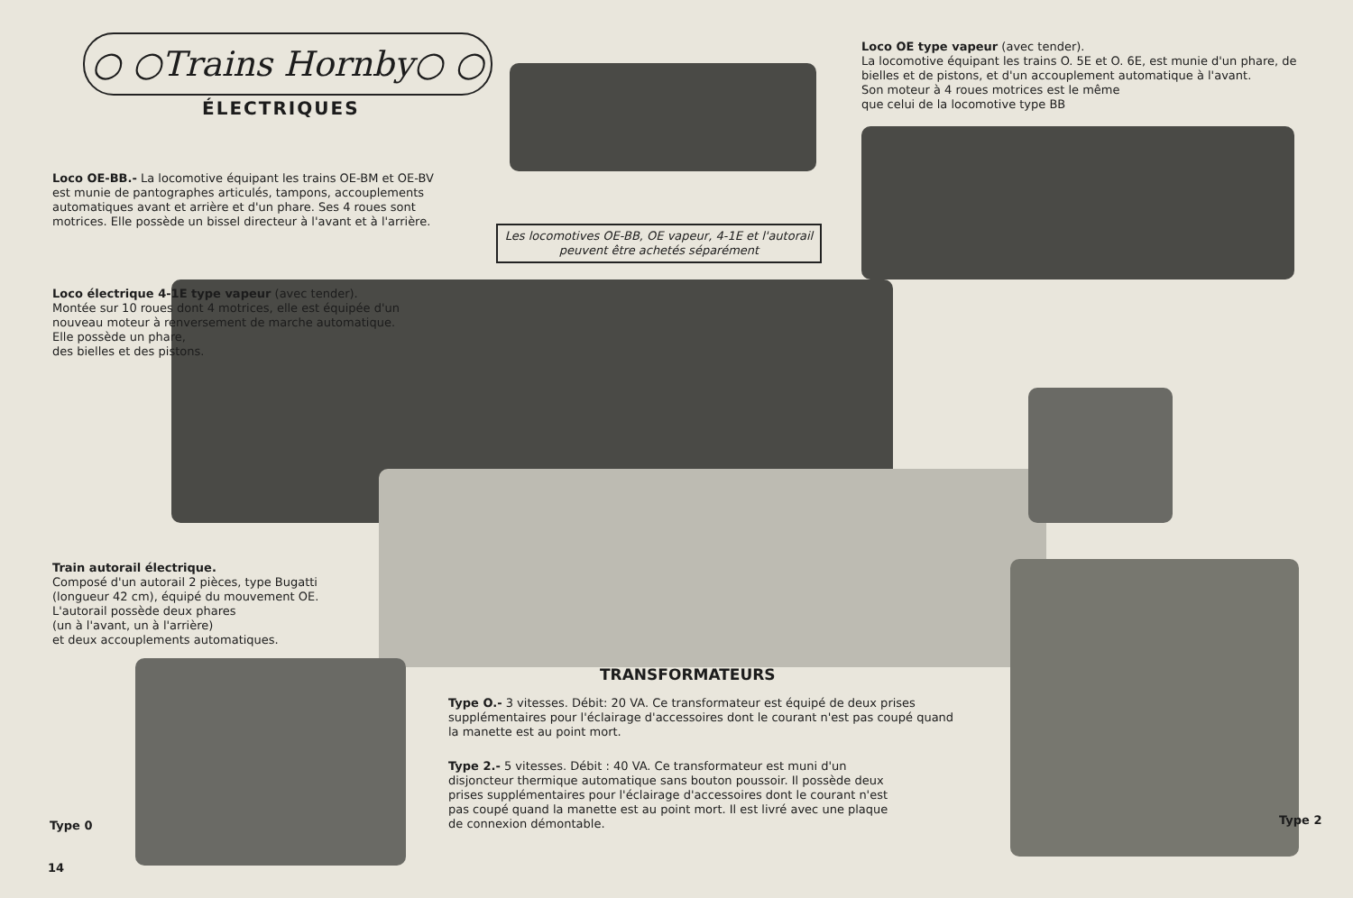○ ○Trains Hornby○ ○
ÉLECTRIQUES
Loco OE type vapeur (avec tender).
La locomotive équipant les trains O. 5E et O. 6E, est munie d'un phare, de bielles et de pistons, et d'un accouplement automatique à l'avant.
Son moteur à 4 roues motrices est le même
que celui de la locomotive type BB
Loco OE-BB.- La locomotive équipant les trains OE-BM et OE-BV est munie de pantographes articulés, tampons, accouplements automatiques avant et arrière et d'un phare. Ses 4 roues sont motrices. Elle possède un bissel directeur à l'avant et à l'arrière.
Les locomotives OE-BB, OE vapeur, 4-1E et l'autorail peuvent être achetés séparément
Loco électrique 4-1E type vapeur (avec tender).
Montée sur 10 roues dont 4 motrices, elle est équipée d'un nouveau moteur à renversement de marche automatique. Elle possède un phare,
des bielles et des pistons.
Train autorail électrique.
Composé d'un autorail 2 pièces, type Bugatti (longueur 42 cm), équipé du mouvement OE. L'autorail possède deux phares
(un à l'avant, un à l'arrière)
et deux accouplements automatiques.
TRANSFORMATEURS
Type O.- 3 vitesses. Débit: 20 VA. Ce transformateur est équipé de deux prises supplémentaires pour l'éclairage d'accessoires dont le courant n'est pas coupé quand la manette est au point mort.
Type 2.- 5 vitesses. Débit : 40 VA. Ce transformateur est muni d'un disjoncteur thermique automatique sans bouton poussoir. Il possède deux prises supplémentaires pour l'éclairage d'accessoires dont le courant n'est pas coupé quand la manette est au point mort. Il est livré avec une plaque de connexion démontable.
Type 0 Type 2
14